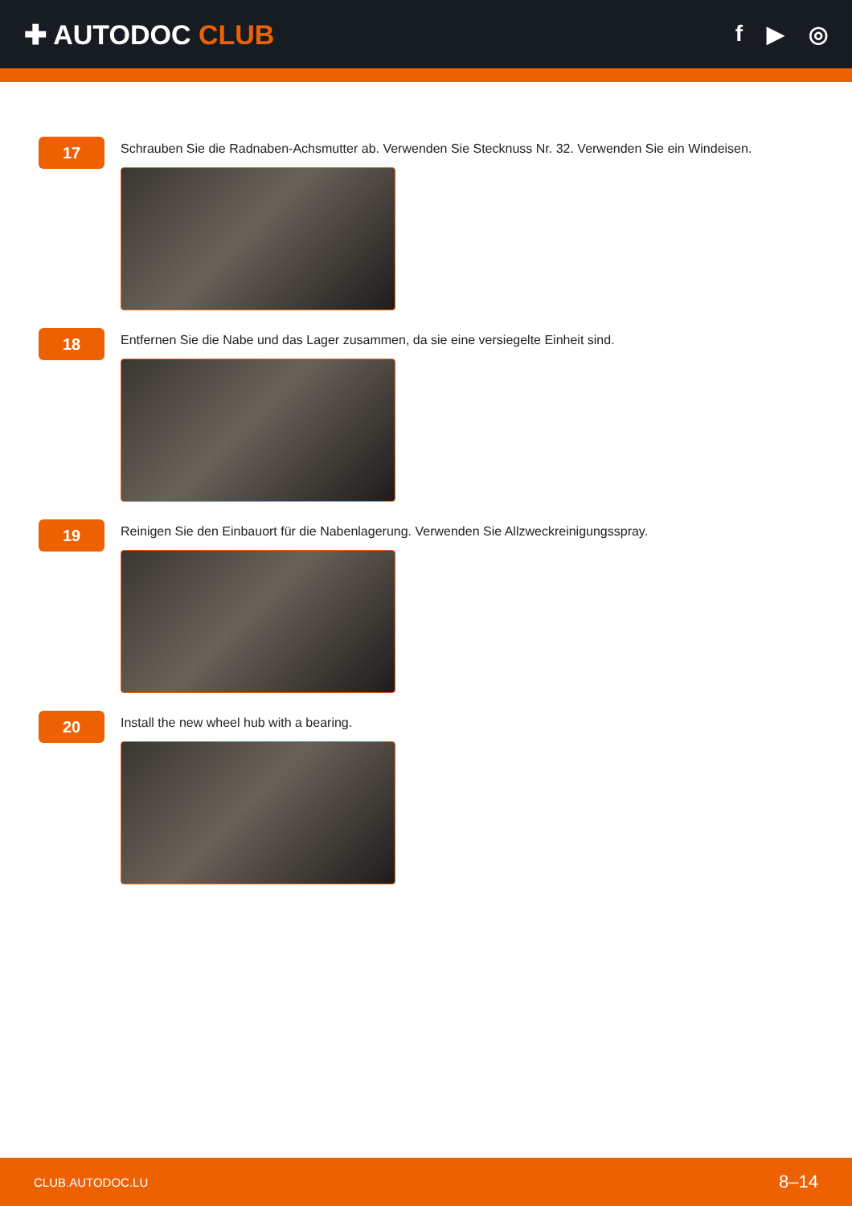✚ AUTODOC CLUB
f ▶ ◎
17
Schrauben Sie die Radnaben-Achsmutter ab. Verwenden Sie Stecknuss Nr. 32. Verwenden Sie ein Windeisen.
18
Entfernen Sie die Nabe und das Lager zusammen, da sie eine versiegelte Einheit sind.
19
Reinigen Sie den Einbauort für die Nabenlagerung. Verwenden Sie Allzweckreinigungsspray.
20
Install the new wheel hub with a bearing.
CLUB.AUTODOC.LU 8–14